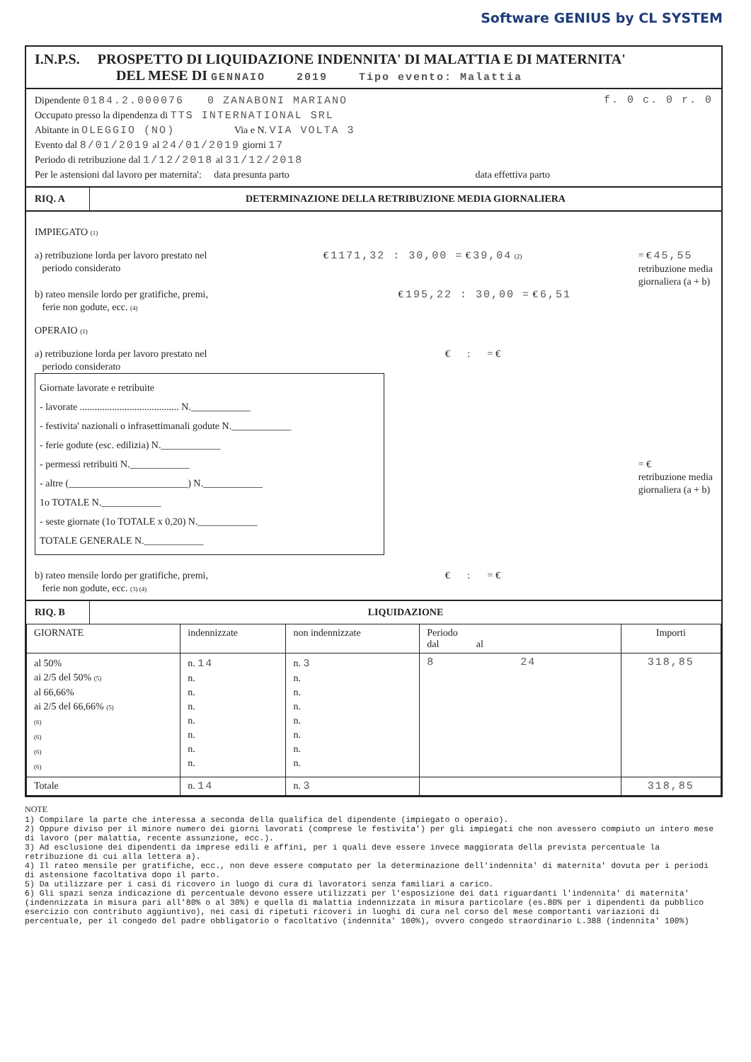Software GENIUS by CL SYSTEM
I.N.P.S. PROSPETTO DI LIQUIDAZIONE INDENNITA' DI MALATTIA E DI MATERNITA'
DEL MESE DI GENNAIO 2019 Tipo evento: Malattia
Dipendente 0184.2.000076 0 ZANABONI MARIANO f. 0 c. 0 r. 0
Occupato presso la dipendenza di TTS INTERNATIONAL SRL
Abitante in OLEGGIO (NO) Via e N. VIA VOLTA 3
Evento dal 8/01/2019 al 24/01/2019 giorni 17
Periodo di retribuzione dal 1/12/2018 al 31/12/2018
Per le astensioni dal lavoro per maternita': data presunta parto data effettiva parto
RIQ. A DETERMINAZIONE DELLA RETRIBUZIONE MEDIA GIORNALIERA
IMPIEGATO (1)
a) retribuzione lorda per lavoro prestato nel
periodo considerato € 1171,32 : 30,00 = € 39,04 (2) = € 45,55
retribuzione media
giornaliera (a + b)
b) rateo mensile lordo per gratifiche, premi,
ferie non godute, ecc. (4) € 195,22 : 30,00 = € 6,51
OPERAIO (1)
a) retribuzione lorda per lavoro prestato nel
periodo considerato € : = €
Giornate lavorate e retribuite
- lavorate ........................................ N.____________
- festivita' nazionali o infrasettimanali godute N.____________
- ferie godute (esc. edilizia) N.____________
- permessi retribuiti N.____________
- altre (________________________) N.____________
1o TOTALE N.____________
- seste giornate (1o TOTALE x 0,20) N.____________
TOTALE GENERALE N.____________
= €
retribuzione media
giornaliera (a + b)
b) rateo mensile lordo per gratifiche, premi,
ferie non godute, ecc. (3) (4) € : = €
RIQ. B LIQUIDAZIONE
| GIORNATE | indennizzate | non indennizzate | Periodo dal al | Importi |
| --- | --- | --- | --- | --- |
| al 50% ai 2/5 del 50% (5) al 66,66% ai 2/5 del 66,66% (5) (6) (6) (6) (6) | n. 14 n. n. n. n. n. n. n. | n. 3 n. n. n. n. n. n. n. | 8 24 | 318,85 |
| Totale | n. 14 | n. 3 | | 318,85 |
NOTE
1) Compilare la parte che interessa a seconda della qualifica del dipendente (impiegato o operaio).
2) Oppure diviso per il minore numero dei giorni lavorati (comprese le festivita') per gli impiegati che non avessero compiuto un intero mese di lavoro (per malattia, recente assunzione, ecc.).
3) Ad esclusione dei dipendenti da imprese edili e affini, per i quali deve essere invece maggiorata della prevista percentuale la retribuzione di cui alla lettera a).
4) Il rateo mensile per gratifiche, ecc., non deve essere computato per la determinazione dell'indennita' di maternita' dovuta per i periodi di astensione facoltativa dopo il parto.
5) Da utilizzare per i casi di ricovero in luogo di cura di lavoratori senza familiari a carico.
6) Gli spazi senza indicazione di percentuale devono essere utilizzati per l'esposizione dei dati riguardanti l'indennita' di maternita' (indennizzata in misura pari all'80% o al 30%) e quella di malattia indennizzata in misura particolare (es.80% per i dipendenti da pubblico esercizio con contributo aggiuntivo), nei casi di ripetuti ricoveri in luoghi di cura nel corso del mese comportanti variazioni di percentuale, per il congedo del padre obbligatorio o facoltativo (indennita' 100%), ovvero congedo straordinario L.388 (indennita' 100%)